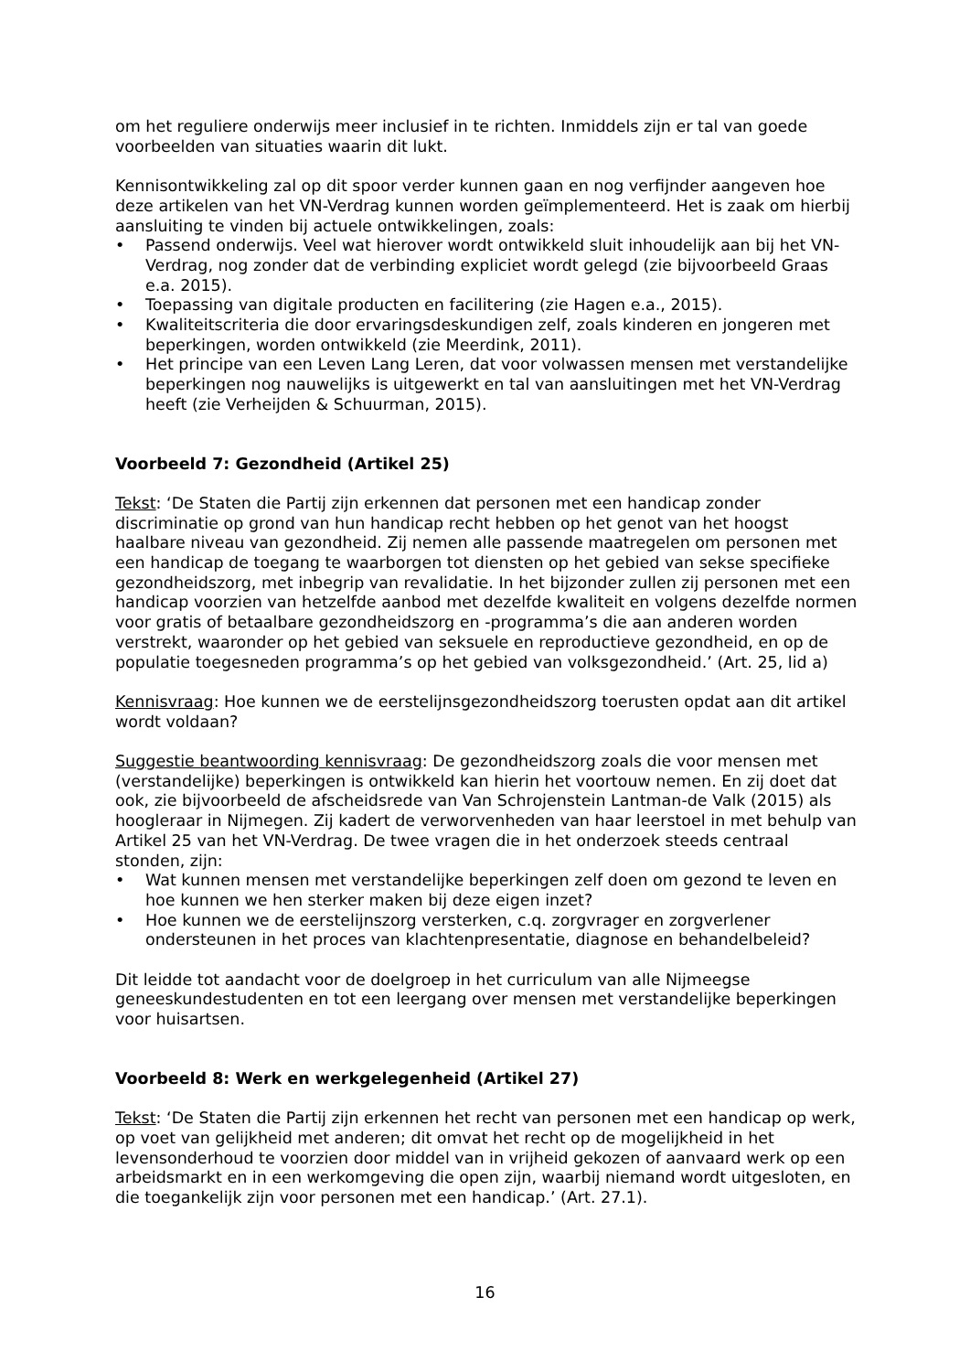om het reguliere onderwijs meer inclusief in te richten. Inmiddels zijn er tal van goede voorbeelden van situaties waarin dit lukt.
Kennisontwikkeling zal op dit spoor verder kunnen gaan en nog verfijnder aangeven hoe deze artikelen van het VN-Verdrag kunnen worden geïmplementeerd. Het is zaak om hierbij aansluiting te vinden bij actuele ontwikkelingen, zoals:
• Passend onderwijs. Veel wat hierover wordt ontwikkeld sluit inhoudelijk aan bij het VN-Verdrag, nog zonder dat de verbinding expliciet wordt gelegd (zie bijvoorbeeld Graas e.a. 2015).
• Toepassing van digitale producten en facilitering (zie Hagen e.a., 2015).
• Kwaliteitscriteria die door ervaringsdeskundigen zelf, zoals kinderen en jongeren met beperkingen, worden ontwikkeld (zie Meerdink, 2011).
• Het principe van een Leven Lang Leren, dat voor volwassen mensen met verstandelijke beperkingen nog nauwelijks is uitgewerkt en tal van aansluitingen met het VN-Verdrag heeft (zie Verheijden & Schuurman, 2015).
Voorbeeld 7: Gezondheid (Artikel 25)
Tekst: ‘De Staten die Partij zijn erkennen dat personen met een handicap zonder discriminatie op grond van hun handicap recht hebben op het genot van het hoogst haalbare niveau van gezondheid. Zij nemen alle passende maatregelen om personen met een handicap de toegang te waarborgen tot diensten op het gebied van sekse specifieke gezondheidszorg, met inbegrip van revalidatie. In het bijzonder zullen zij personen met een handicap voorzien van hetzelfde aanbod met dezelfde kwaliteit en volgens dezelfde normen voor gratis of betaalbare gezondheidszorg en -programma’s die aan anderen worden verstrekt, waaronder op het gebied van seksuele en reproductieve gezondheid, en op de populatie toegesneden programma’s op het gebied van volksgezondheid.’ (Art. 25, lid a)
Kennisvraag: Hoe kunnen we de eerstelijnsgezondheidszorg toerusten opdat aan dit artikel wordt voldaan?
Suggestie beantwoording kennisvraag: De gezondheidszorg zoals die voor mensen met (verstandelijke) beperkingen is ontwikkeld kan hierin het voortouw nemen. En zij doet dat ook, zie bijvoorbeeld de afscheidsrede van Van Schrojenstein Lantman-de Valk (2015) als hoogleraar in Nijmegen. Zij kadert de verworvenheden van haar leerstoel in met behulp van Artikel 25 van het VN-Verdrag. De twee vragen die in het onderzoek steeds centraal stonden, zijn:
• Wat kunnen mensen met verstandelijke beperkingen zelf doen om gezond te leven en hoe kunnen we hen sterker maken bij deze eigen inzet?
• Hoe kunnen we de eerstelijnszorg versterken, c.q. zorgvrager en zorgverlener ondersteunen in het proces van klachtenpresentatie, diagnose en behandelbeleid?
Dit leidde tot aandacht voor de doelgroep in het curriculum van alle Nijmeegse geneeskundestudenten en tot een leergang over mensen met verstandelijke beperkingen voor huisartsen.
Voorbeeld 8: Werk en werkgelegenheid (Artikel 27)
Tekst: ‘De Staten die Partij zijn erkennen het recht van personen met een handicap op werk, op voet van gelijkheid met anderen; dit omvat het recht op de mogelijkheid in het levensonderhoud te voorzien door middel van in vrijheid gekozen of aanvaard werk op een arbeidsmarkt en in een werkomgeving die open zijn, waarbij niemand wordt uitgesloten, en die toegankelijk zijn voor personen met een handicap.’ (Art. 27.1).
16